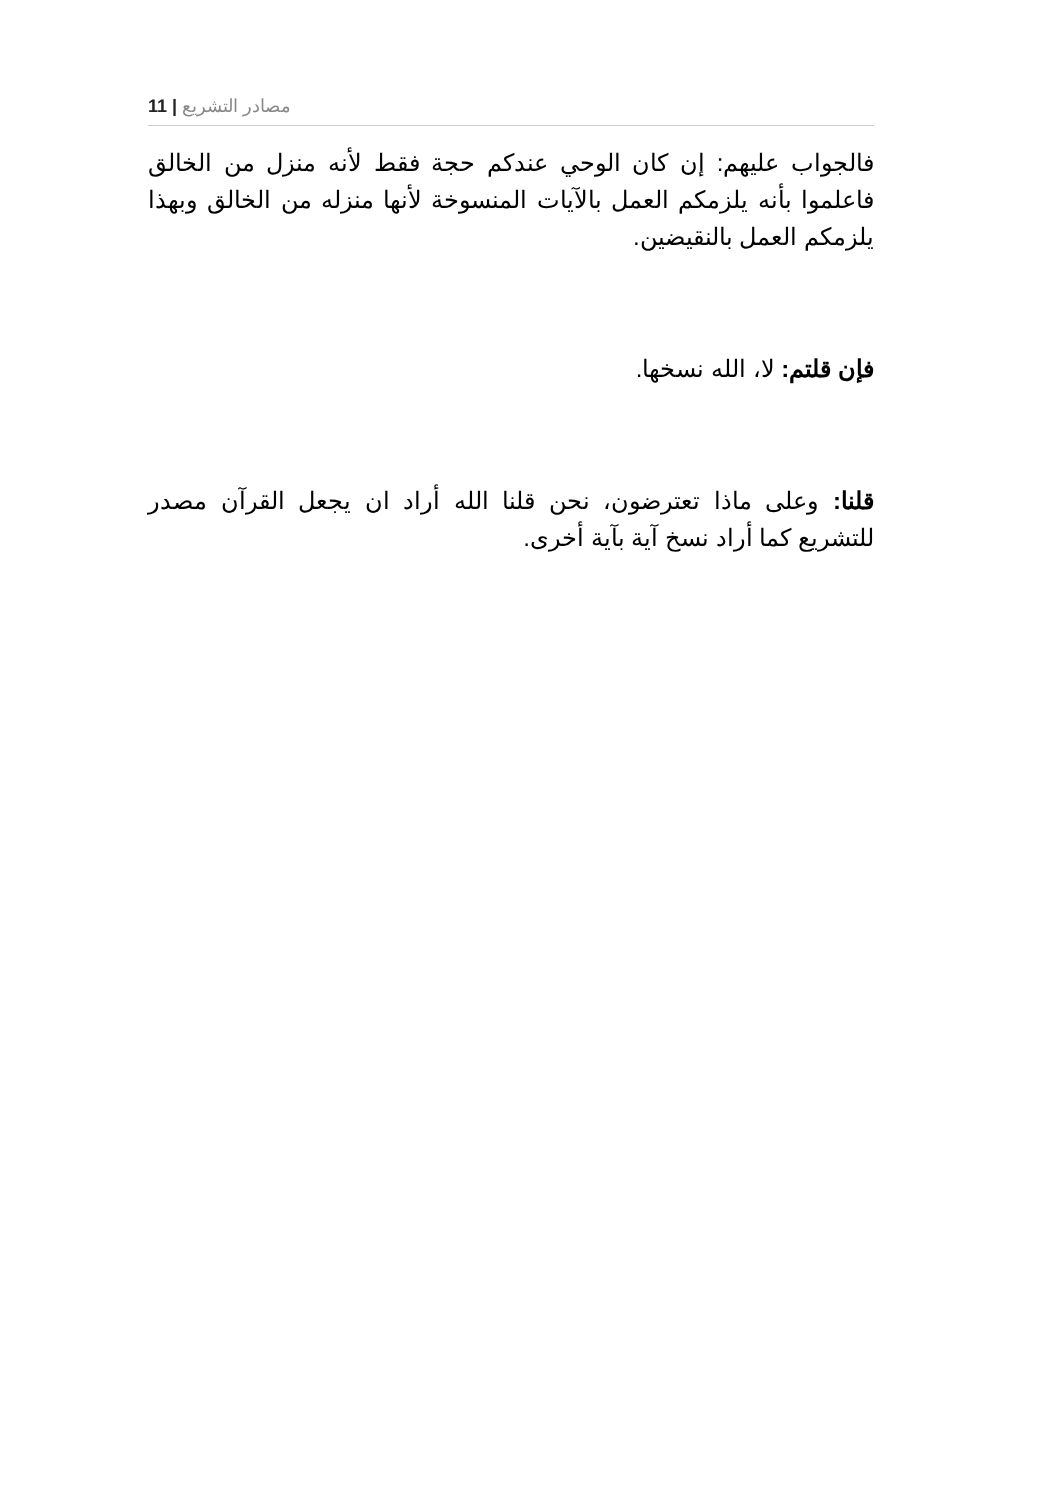11 | مصادر التشريع
فالجواب عليهم: إن كان الوحي عندكم حجة فقط لأنه منزل من الخالق فاعلموا بأنه يلزمكم العمل بالآيات المنسوخة لأنها منزله من الخالق وبهذا يلزمكم العمل بالنقيضين.
فإن قلتم: لا، الله نسخها.
قلنا: وعلى ماذا تعترضون، نحن قلنا الله أراد ان يجعل القرآن مصدر للتشريع كما أراد نسخ آية بآية أخرى.